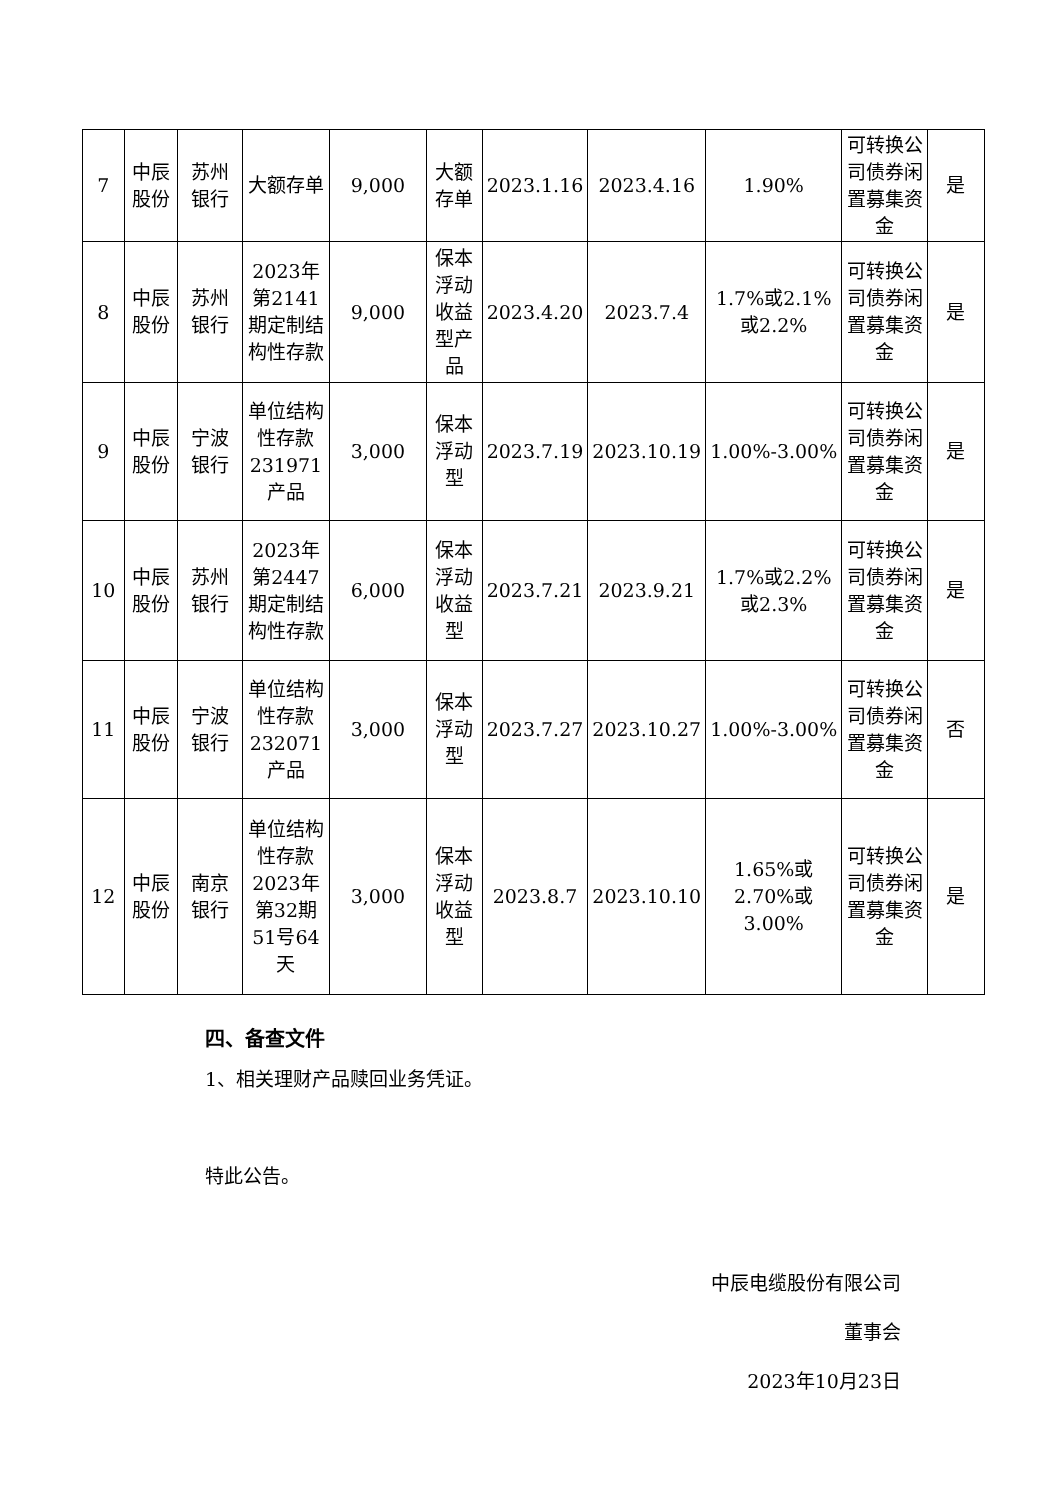| 7 | 中辰股份 | 苏州银行 | 大额存单 | 9,000 | 大额存单 | 2023.1.16 | 2023.4.16 | 1.90% | 可转换公司债券闲置募集资金 | 是 |
| 8 | 中辰股份 | 苏州银行 | 2023年第2141期定制结构性存款 | 9,000 | 保本浮动收益型产品 | 2023.4.20 | 2023.7.4 | 1.7%或2.1%或2.2% | 可转换公司债券闲置募集资金 | 是 |
| 9 | 中辰股份 | 宁波银行 | 单位结构性存款231971产品 | 3,000 | 保本浮动型 | 2023.7.19 | 2023.10.19 | 1.00%-3.00% | 可转换公司债券闲置募集资金 | 是 |
| 10 | 中辰股份 | 苏州银行 | 2023年第2447期定制结构性存款 | 6,000 | 保本浮动收益型 | 2023.7.21 | 2023.9.21 | 1.7%或2.2%或2.3% | 可转换公司债券闲置募集资金 | 是 |
| 11 | 中辰股份 | 宁波银行 | 单位结构性存款232071产品 | 3,000 | 保本浮动型 | 2023.7.27 | 2023.10.27 | 1.00%-3.00% | 可转换公司债券闲置募集资金 | 否 |
| 12 | 中辰股份 | 南京银行 | 单位结构性存款2023年第32期51号64天 | 3,000 | 保本浮动收益型 | 2023.8.7 | 2023.10.10 | 1.65%或2.70%或3.00% | 可转换公司债券闲置募集资金 | 是 |
四、备查文件
1、相关理财产品赎回业务凭证。
特此公告。
中辰电缆股份有限公司
董事会
2023年10月23日